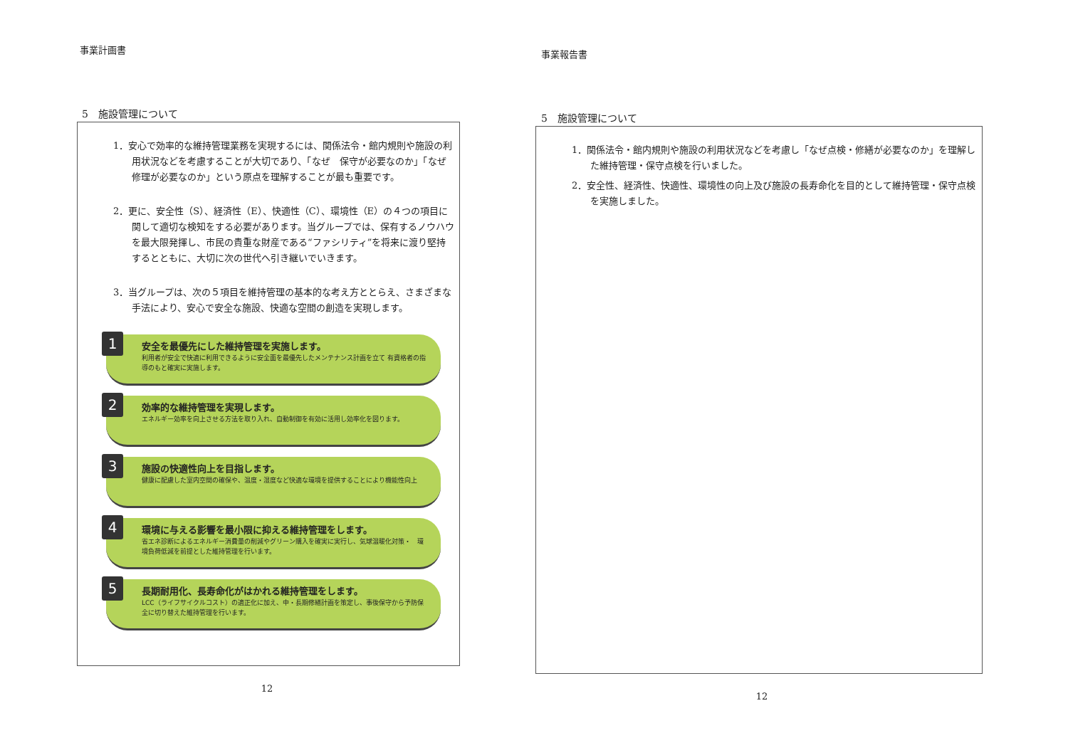事業計画書
5　施設管理について
1．安心で効率的な維持管理業務を実現するには、関係法令・館内規則や施設の利用状況などを考慮することが大切であり、「なぜ　保守が必要なのか」「なぜ修理が必要なのか」という原点を理解することが最も重要です。
2．更に、安全性（S）、経済性（E）、快適性（C）、環境性（E）の４つの項目に関して適切な検知をする必要があります。当グループでは、保有するノウハウを最大限発揮し、市民の貴重な財産である“ファシリティ”を将来に渡り堅持するとともに、大切に次の世代へ引き継いでいきます。
3．当グループは、次の５項目を維持管理の基本的な考え方ととらえ、さまざまな手法により、安心で安全な施設、快適な空間の創造を実現します。
1
安全を最優先にした維持管理を実施します。
利用者が安全で快適に利用できるように安全面を最優先したメンテナンス計画を立て 有資格者の指導のもと確実に実施します。
2
効率的な維持管理を実現します。
エネルギー効率を向上させる方法を取り入れ、自動制御を有効に活用し効率化を図ります。
3
施設の快適性向上を目指します。
健康に配慮した室内空間の確保や、温度・湿度など快適な環境を提供することにより機能性向上
4
環境に与える影響を最小限に抑える維持管理をします。
省エネ診断によるエネルギー消費量の削減やグリーン購入を確実に実行し、気球温暖化対策・　環境負荷低減を前提とした維持管理を行います。
5
長期耐用化、長寿命化がはかれる維持管理をします。
LCC（ライフサイクルコスト）の適正化に加え、中・長期修繕計画を策定し、事後保守から予防保全に切り替えた維持管理を行います。
12
事業報告書
5　施設管理について
1．関係法令・館内規則や施設の利用状況などを考慮し「なぜ点検・修繕が必要なのか」を理解した維持管理・保守点検を行いました。
2．安全性、経済性、快適性、環境性の向上及び施設の長寿命化を目的として維持管理・保守点検を実施しました。
12